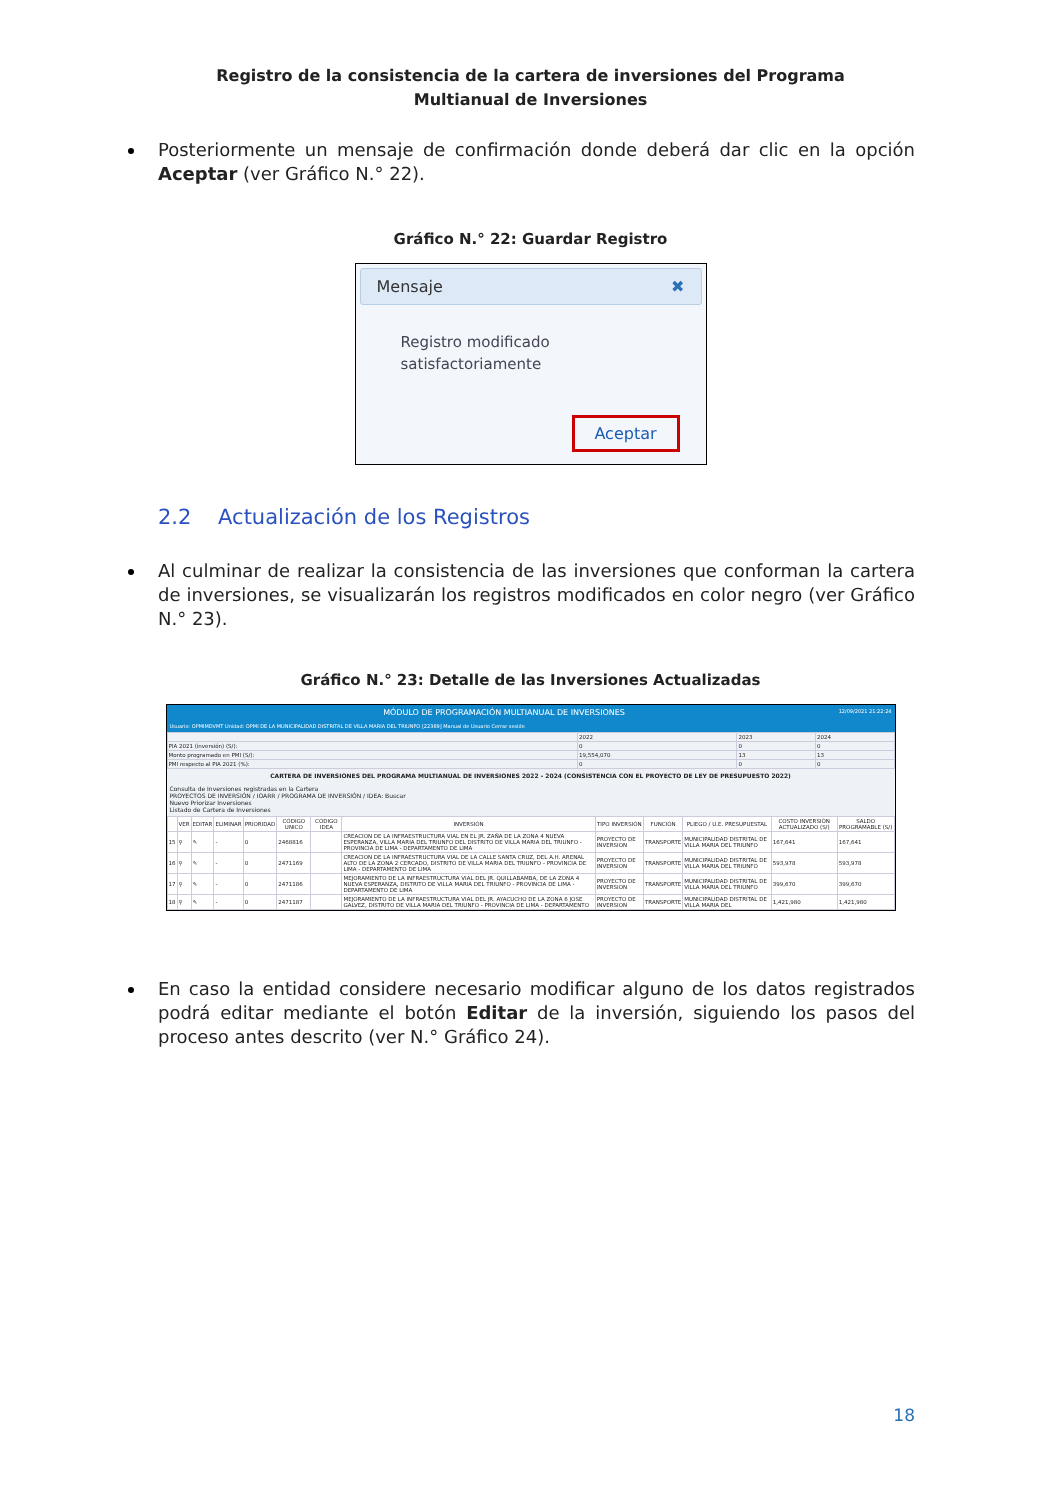Registro de la consistencia de la cartera de inversiones del Programa Multianual de Inversiones
Posteriormente un mensaje de confirmación donde deberá dar clic en la opción Aceptar (ver Gráfico N.° 22).
Gráfico N.° 22: Guardar Registro
Mensaje ✖
Registro modificado
satisfactoriamente
Aceptar
2.2 Actualización de los Registros
Al culminar de realizar la consistencia de las inversiones que conforman la cartera de inversiones, se visualizarán los registros modificados en color negro (ver Gráfico N.° 23).
Gráfico N.° 23: Detalle de las Inversiones Actualizadas
MÓDULO DE PROGRAMACIÓN MULTIANUAL DE INVERSIONES 12/09/2021 21:22:24
Usuario: OPMIMDVMT Unidad: OPMI DE LA MUNICIPALIDAD DISTRITAL DE VILLA MARIA DEL TRIUNFO [22389] Manual de Usuario Cerrar sesión
| | 2022 | 2023 | 2024 |
| PIA 2021 (inversión) (S/): | 0 | 0 | 0 |
| Monto programado en PMI (S/): | 19,554,070 | 13 | 13 |
| PMI respecto al PIA 2021 (%): | 0 | 0 | 0 |
CARTERA DE INVERSIONES DEL PROGRAMA MULTIANUAL DE INVERSIONES 2022 - 2024 (CONSISTENCIA CON EL PROYECTO DE LEY DE PRESUPUESTO 2022)
Consulta de Inversiones registradas en la Cartera
PROYECTOS DE INVERSIÓN / IOARR / PROGRAMA DE INVERSIÓN / IDEA: Buscar
Nuevo Priorizar Inversiones
Listado de Cartera de Inversiones
| | VER | EDITAR | ELIMINAR | PRIORIDAD | CÓDIGO UNICO | CÓDIGO IDEA | INVERSIÓN | TIPO INVERSIÓN | FUNCIÓN | PLIEGO / U.E. PRESUPUESTAL | COSTO INVERSIÓN ACTUALIZADO (S/) | SALDO PROGRAMABLE (S/) |
| --- | --- | --- | --- | --- | --- | --- | --- | --- | --- | --- | --- | --- |
| 15 | ⚲ | ✎ | - | 0 | 2468816 | | CREACION DE LA INFRAESTRUCTURA VIAL EN EL JR. ZAÑA DE LA ZONA 4 NUEVA ESPERANZA, VILLA MARIA DEL TRIUNFO DEL DISTRITO DE VILLA MARIA DEL TRIUNFO - PROVINCIA DE LIMA - DEPARTAMENTO DE LIMA | PROYECTO DE INVERSION | TRANSPORTE | MUNICIPALIDAD DISTRITAL DE VILLA MARIA DEL TRIUNFO | 167,641 | 167,641 |
| 16 | ⚲ | ✎ | - | 0 | 2471169 | | CREACION DE LA INFRAESTRUCTURA VIAL DE LA CALLE SANTA CRUZ, DEL A.H. ARENAL ALTO DE LA ZONA 2 CERCADO, DISTRITO DE VILLA MARIA DEL TRIUNFO - PROVINCIA DE LIMA - DEPARTAMENTO DE LIMA | PROYECTO DE INVERSION | TRANSPORTE | MUNICIPALIDAD DISTRITAL DE VILLA MARIA DEL TRIUNFO | 593,978 | 593,978 |
| 17 | ⚲ | ✎ | - | 0 | 2471186 | | MEJORAMIENTO DE LA INFRAESTRUCTURA VIAL DEL JR. QUILLABAMBA, DE LA ZONA 4 NUEVA ESPERANZA, DISTRITO DE VILLA MARIA DEL TRIUNFO - PROVINCIA DE LIMA - DEPARTAMENTO DE LIMA | PROYECTO DE INVERSION | TRANSPORTE | MUNICIPALIDAD DISTRITAL DE VILLA MARIA DEL TRIUNFO | 399,670 | 399,670 |
| 18 | ⚲ | ✎ | - | 0 | 2471187 | | MEJORAMIENTO DE LA INFRAESTRUCTURA VIAL DEL JR. AYACUCHO DE LA ZONA 6 JOSE GALVEZ, DISTRITO DE VILLA MARIA DEL TRIUNFO - PROVINCIA DE LIMA - DEPARTAMENTO | PROYECTO DE INVERSION | TRANSPORTE | MUNICIPALIDAD DISTRITAL DE VILLA MARIA DEL | 1,421,980 | 1,421,980 |
En caso la entidad considere necesario modificar alguno de los datos registrados podrá editar mediante el botón Editar de la inversión, siguiendo los pasos del proceso antes descrito (ver N.° Gráfico 24).
18